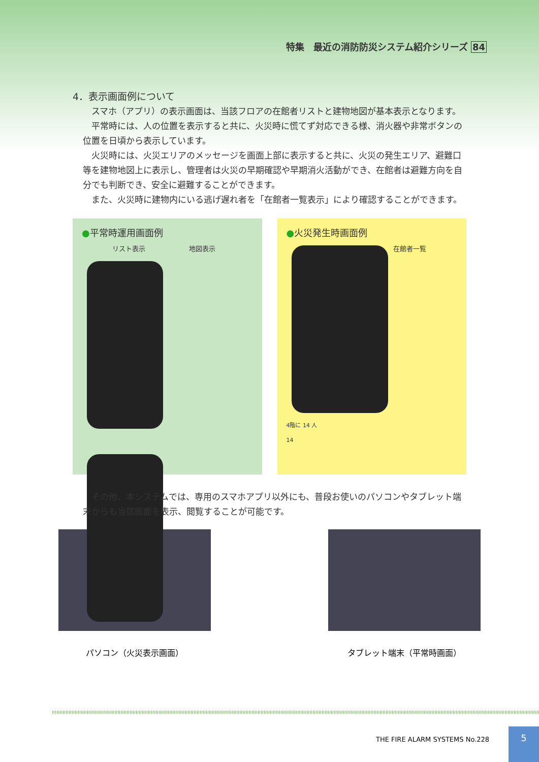特集　最近の消防防災システム紹介シリーズ 84
4．表示画面例について
スマホ（アプリ）の表示画面は、当該フロアの在館者リストと建物地図が基本表示となります。
平常時には、人の位置を表示すると共に、火災時に慌てず対応できる様、消火器や非常ボタンの位置を日頃から表示しています。
火災時には、火災エリアのメッセージを画面上部に表示すると共に、火災の発生エリア、避難口等を建物地図上に表示し、管理者は火災の早期確認や早期消火活動ができ、在館者は避難方向を自分でも判断でき、安全に避難することができます。
また、火災時に建物内にいる逃げ遅れ者を「在館者一覧表示」により確認することができます。
●平常時運用画面例
リスト表示 地図表示
●火災発生時画面例
在館者一覧
4階に 14 人
14
その他、本システムでは、専用のスマホアプリ以外にも、普段お使いのパソコンやタブレット端末からも当該画面を表示、閲覧することが可能です。
パソコン（火災表示画面） タブレット端末（平常時画面）
THE FIRE ALARM SYSTEMS No.228
5